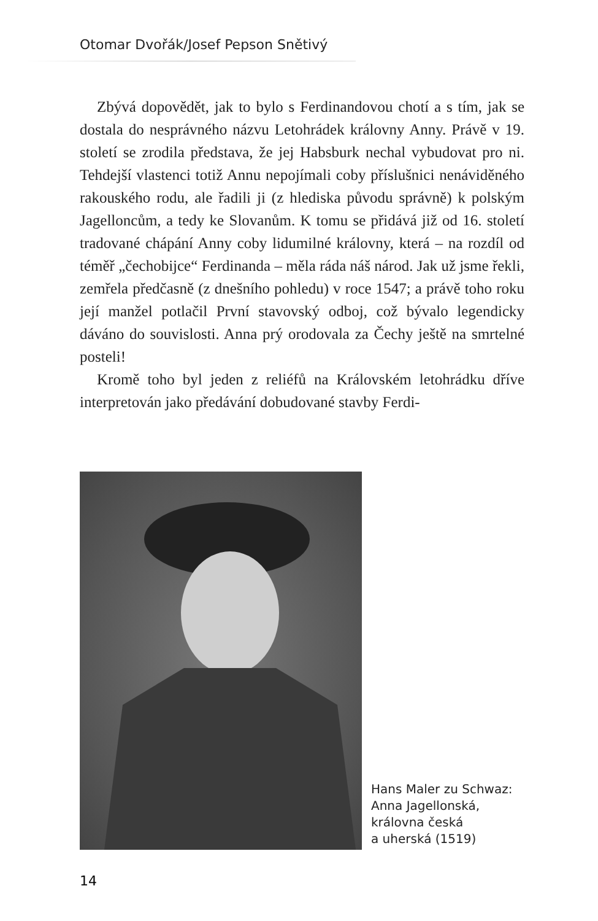Otomar Dvořák/Josef Pepson Snětivý
Zbývá dopovědět, jak to bylo s Ferdinandovou chotí a s tím, jak se dostala do nesprávného názvu Letohrádek královny Anny. Právě v 19. století se zrodila představa, že jej Habsburk nechal vybudovat pro ni. Tehdejší vlastenci totiž Annu nepojímali coby příslušnici nenáviděného rakouského rodu, ale řadili ji (z hlediska původu správně) k polským Jagellоncům, a tedy ke Slovanům. K tomu se přidává již od 16. století tradované chápání Anny coby lidumilné královny, která – na rozdíl od téměř „čechobijce“ Ferdinanda – měla ráda náš národ. Jak už jsme řekli, zemřela předčasně (z dnešního pohledu) v roce 1547; a právě toho roku její manžel potlačil První stavovský odboj, což bývalo legendicky dáváno do souvislosti. Anna prý orodovala za Čechy ještě na smrtelné posteli!
Kromě toho byl jeden z reliéfů na Královském letohrádku dříve interpretován jako předávání dobudované stavby Ferdi-
Hans Maler zu Schwaz:
Anna Jagellonská,
královna česká
a uherská (1519)
14